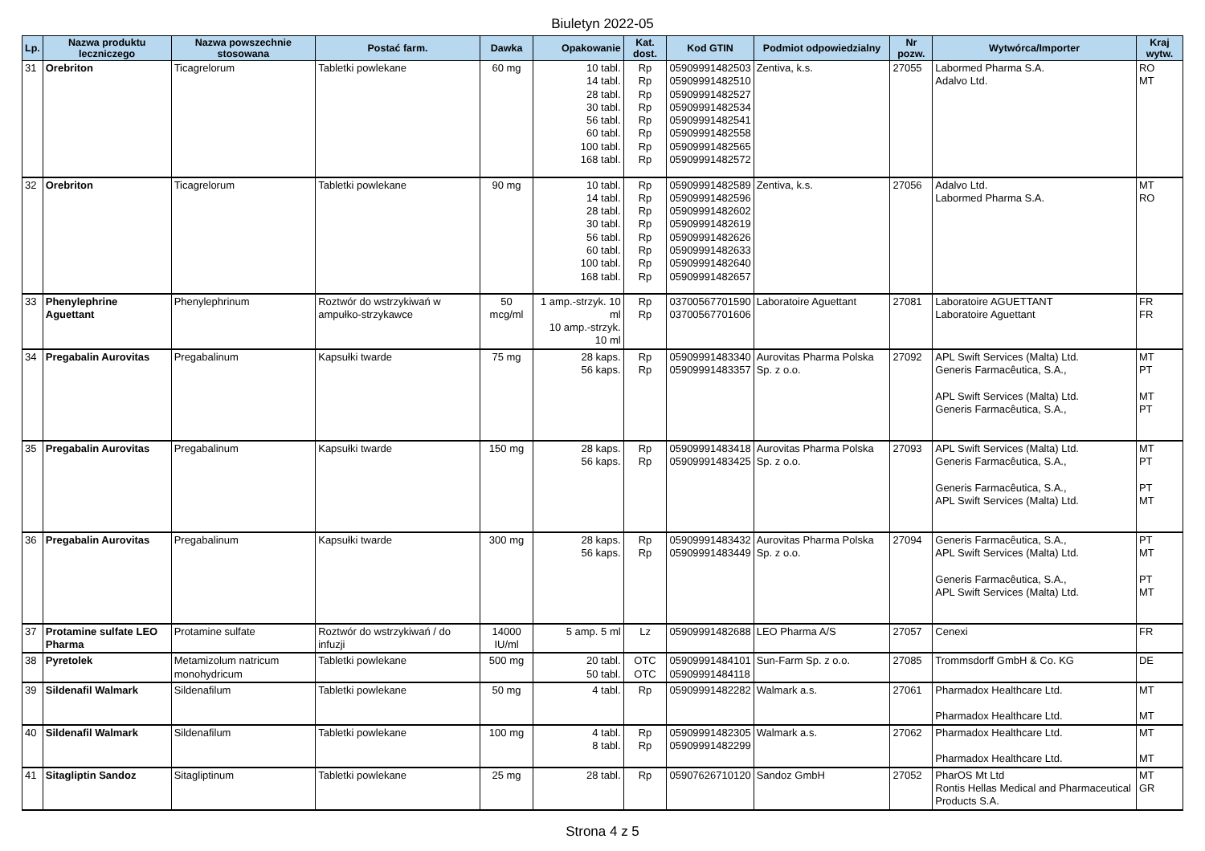Biuletyn 2022-05
| Lp. | Nazwa produktu leczniczego | Nazwa powszechnie stosowana | Postać farm. | Dawka | Opakowanie | Kat. dost. | Kod GTIN | Podmiot odpowiedzialny | Nr pozw. | Wytwórca/Importer | Kraj wytw. |
| --- | --- | --- | --- | --- | --- | --- | --- | --- | --- | --- | --- |
| 31 | Orebriton | Ticagrelorum | Tabletki powlekane | 60 mg | 10 tabl. 14 tabl. 28 tabl. 30 tabl. 56 tabl. 60 tabl. 100 tabl. 168 tabl. | Rp Rp Rp Rp Rp Rp Rp Rp | 05909991482503 05909991482510 05909991482527 05909991482534 05909991482541 05909991482558 05909991482565 05909991482572 | Zentiva, k.s. | 27055 | Labormed Pharma S.A. Adalvo Ltd. | RO MT |
| 32 | Orebriton | Ticagrelorum | Tabletki powlekane | 90 mg | 10 tabl. 14 tabl. 28 tabl. 30 tabl. 56 tabl. 60 tabl. 100 tabl. 168 tabl. | Rp Rp Rp Rp Rp Rp Rp Rp | 05909991482589 05909991482596 05909991482602 05909991482619 05909991482626 05909991482633 05909991482640 05909991482657 | Zentiva, k.s. | 27056 | Adalvo Ltd. Labormed Pharma S.A. | MT RO |
| 33 | Phenylephrine Aguettant | Phenylephrinum | Roztwór do wstrzykiwań w ampułko-strzykawce | 50 mcg/ml | 1 amp.-strzyk. 10 ml 10 amp.-strzyk. 10 ml | Rp Rp | 03700567701590 03700567701606 | Laboratoire Aguettant | 27081 | Laboratoire AGUETTANT Laboratoire Aguettant | FR FR |
| 34 | Pregabalin Aurovitas | Pregabalinum | Kapsułki twarde | 75 mg | 28 kaps. 56 kaps. | Rp Rp | 05909991483340 05909991483357 | Aurovitas Pharma Polska Sp. z o.o. | 27092 | APL Swift Services (Malta) Ltd. Generis Farmacêutica, S.A., APL Swift Services (Malta) Ltd. Generis Farmacêutica, S.A., | MT PT MT PT |
| 35 | Pregabalin Aurovitas | Pregabalinum | Kapsułki twarde | 150 mg | 28 kaps. 56 kaps. | Rp Rp | 05909991483418 05909991483425 | Aurovitas Pharma Polska Sp. z o.o. | 27093 | APL Swift Services (Malta) Ltd. Generis Farmacêutica, S.A., Generis Farmacêutica, S.A., APL Swift Services (Malta) Ltd. | MT PT PT MT |
| 36 | Pregabalin Aurovitas | Pregabalinum | Kapsułki twarde | 300 mg | 28 kaps. 56 kaps. | Rp Rp | 05909991483432 05909991483449 | Aurovitas Pharma Polska Sp. z o.o. | 27094 | Generis Farmacêutica, S.A., APL Swift Services (Malta) Ltd. Generis Farmacêutica, S.A., APL Swift Services (Malta) Ltd. | PT MT PT MT |
| 37 | Protamine sulfate LEO Pharma | Protamine sulfate | Roztwór do wstrzykiwań / do infuzji | 14000 IU/ml | 5 amp. 5 ml | Lz | 05909991482688 | LEO Pharma A/S | 27057 | Cenexi | FR |
| 38 | Pyretolek | Metamizolum natricum monohydricum | Tabletki powlekane | 500 mg | 20 tabl. 50 tabl. | OTC OTC | 05909991484101 05909991484118 | Sun-Farm Sp. z o.o. | 27085 | Trommsdorff GmbH & Co. KG | DE |
| 39 | Sildenafil Walmark | Sildenafilum | Tabletki powlekane | 50 mg | 4 tabl. | Rp | 05909991482282 | Walmark a.s. | 27061 | Pharmadox Healthcare Ltd. Pharmadox Healthcare Ltd. | MT MT |
| 40 | Sildenafil Walmark | Sildenafilum | Tabletki powlekane | 100 mg | 4 tabl. 8 tabl. | Rp Rp | 05909991482305 05909991482299 | Walmark a.s. | 27062 | Pharmadox Healthcare Ltd. Pharmadox Healthcare Ltd. | MT MT |
| 41 | Sitagliptin Sandoz | Sitagliptinum | Tabletki powlekane | 25 mg | 28 tabl. | Rp | 05907626710120 | Sandoz GmbH | 27052 | PharOS Mt Ltd Rontis Hellas Medical and Pharmaceutical Products S.A. | MT GR |
Strona 4 z 5